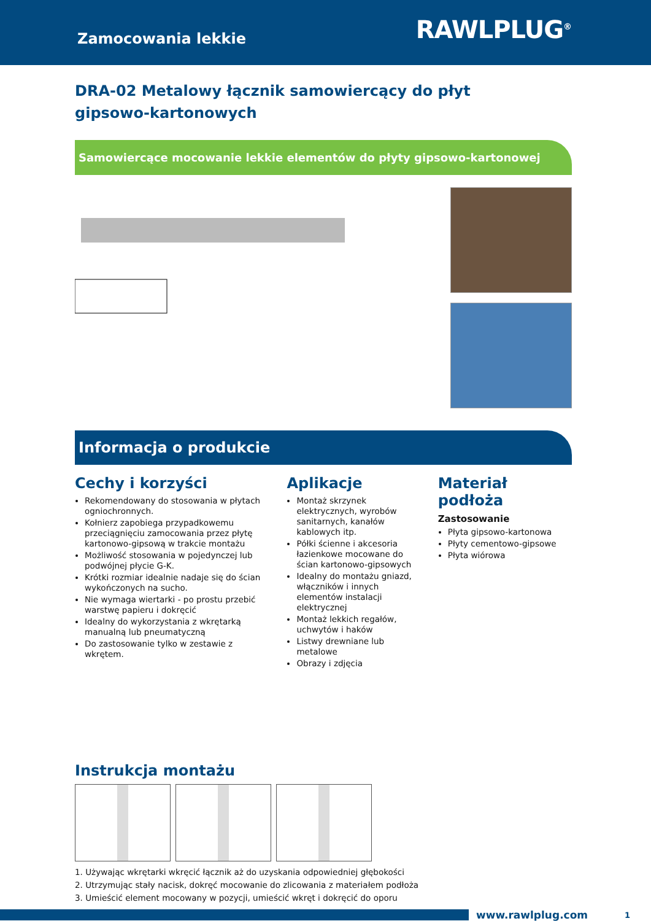Zamocowania lekkie
RAWLPLUG<sup>®</sup>
DRA-02 Metalowy łącznik samowiercący do płyt
gipsowo-kartonowych
Samowiercące mocowanie lekkie elementów do płyty gipsowo-kartonowej
Informacja o produkcie
Cechy i korzyści
Rekomendowany do stosowania w płytach ogniochronnych.
Kołnierz zapobiega przypadkowemu przeciągnięciu zamocowania przez płytę kartonowo-gipsową w trakcie montażu
Możliwość stosowania w pojedynczej lub podwójnej płycie G-K.
Krótki rozmiar idealnie nadaje się do ścian wykończonych na sucho.
Nie wymaga wiertarki - po prostu przebić warstwę papieru i dokręcić
Idealny do wykorzystania z wkrętarką manualną lub pneumatyczną
Do zastosowanie tylko w zestawie z wkrętem.
Aplikacje
Montaż skrzynek elektrycznych, wyrobów sanitarnych, kanałów kablowych itp.
Półki ścienne i akcesoria łazienkowe mocowane do ścian kartonowo-gipsowych
Idealny do montażu gniazd, włączników i innych elementów instalacji elektrycznej
Montaż lekkich regałów, uchwytów i haków
Listwy drewniane lub metalowe
Obrazy i zdjęcia
Materiał podłoża
Zastosowanie
Płyta gipsowo-kartonowa
Płyty cementowo-gipsowe
Płyta wiórowa
Instrukcja montażu
1. Używając wkrętarki wkręcić łącznik aż do uzyskania odpowiedniej głębokości
2. Utrzymując stały nacisk, dokręć mocowanie do zlicowania z materiałem podłoża
3. Umieścić element mocowany w pozycji, umieścić wkręt i dokręcić do oporu
www.rawlplug.com 1